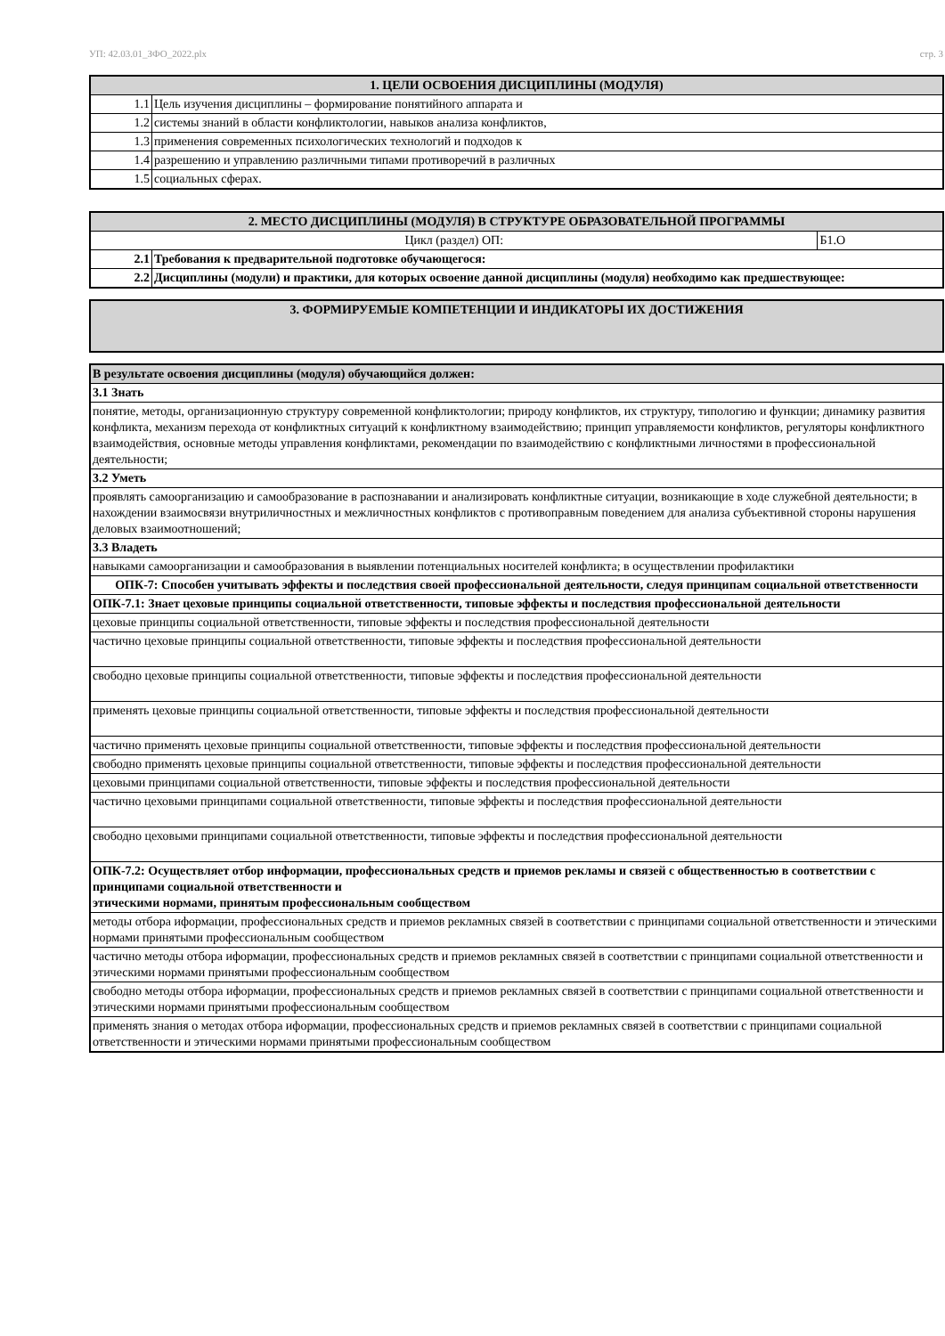УП: 42.03.01_ЗФО_2022.plx стр. 3
| 1. ЦЕЛИ ОСВОЕНИЯ ДИСЦИПЛИНЫ (МОДУЛЯ) | |
| --- | --- |
| 1.1 | Цель изучения дисциплины – формирование понятийного аппарата и |
| 1.2 | системы знаний в области конфликтологии, навыков анализа конфликтов, |
| 1.3 | применения современных психологических технологий и подходов к |
| 1.4 | разрешению и управлению различными типами противоречий в различных |
| 1.5 | социальных сферах. |
| 2. МЕСТО ДИСЦИПЛИНЫ (МОДУЛЯ) В СТРУКТУРЕ ОБРАЗОВАТЕЛЬНОЙ ПРОГРАММЫ | | |
| --- | --- | --- |
| Цикл (раздел) ОП: | | Б1.О |
| 2.1 | Требования к предварительной подготовке обучающегося: | |
| 2.2 | Дисциплины (модули) и практики, для которых освоение данной дисциплины (модуля) необходимо как предшествующее: | |
| 3. ФОРМИРУЕМЫЕ КОМПЕТЕНЦИИ И ИНДИКАТОРЫ ИХ ДОСТИЖЕНИЯ |
| --- |
| В результате освоения дисциплины (модуля) обучающийся должен: |
| 3.1 Знать |
| понятие, методы, организационную структуру современной конфликтологии; природу конфликтов, их структуру, типологию и функции; динамику развития конфликта, механизм перехода от конфликтных ситуаций к конфликтному взаимодействию; принцип управляемости конфликтов, регуляторы конфликтного взаимодействия, основные методы управления конфликтами, рекомендации по взаимодействию с конфликтными личностями в профессиональной деятельности; |
| 3.2 Уметь |
| проявлять самоорганизацию и самообразование в распознавании и анализировать конфликтные ситуации, возникающие в ходе служебной деятельности; в нахождении взаимосвязи внутриличностных и межличностных конфликтов с противоправным поведением для анализа субъективной стороны нарушения деловых взаимоотношений; |
| 3.3 Владеть |
| навыками самоорганизации и самообразования в выявлении потенциальных носителей конфликта; в осуществлении профилактики |
| ОПК-7: Способен учитывать эффекты и последствия своей профессиональной деятельности, следуя принципам социальной ответственности |
| ОПК-7.1: Знает цеховые принципы социальной ответственности, типовые эффекты и последствия профессиональной деятельности |
| цеховые принципы социальной ответственности, типовые эффекты и последствия профессиональной деятельности |
| частично цеховые принципы социальной ответственности, типовые эффекты и последствия профессиональной деятельности |
| свободно цеховые принципы социальной ответственности, типовые эффекты и последствия профессиональной деятельности |
| применять цеховые принципы социальной ответственности, типовые эффекты и последствия профессиональной деятельности |
| частично применять цеховые принципы социальной ответственности, типовые эффекты и последствия профессиональной деятельности |
| свободно применять цеховые принципы социальной ответственности, типовые эффекты и последствия профессиональной деятельности |
| цеховыми принципами социальной ответственности, типовые эффекты и последствия профессиональной деятельности |
| частично цеховыми принципами социальной ответственности, типовые эффекты и последствия профессиональной деятельности |
| свободно цеховыми принципами социальной ответственности, типовые эффекты и последствия профессиональной деятельности |
| ОПК-7.2: Осуществляет отбор информации, профессиональных средств и приемов рекламы и связей с общественностью в соответствии с принципами социальной ответственности и этическими нормами, принятым профессиональным сообществом |
| методы отбора иформации, профессиональных средств и приемов рекламных связей в соответствии с принципами социальной ответственности и этическими нормами принятыми профессиональным сообществом |
| частично методы отбора иформации, профессиональных средств и приемов рекламных связей в соответствии с принципами социальной ответственности и этическими нормами принятыми профессиональным сообществом |
| свободно методы отбора иформации, профессиональных средств и приемов рекламных связей в соответствии с принципами социальной ответственности и этическими нормами принятыми профессиональным сообществом |
| применять знания о методах отбора иформации, профессиональных средств и приемов рекламных связей в соответствии с принципами социальной ответственности и этическими нормами принятыми профессиональным сообществом |